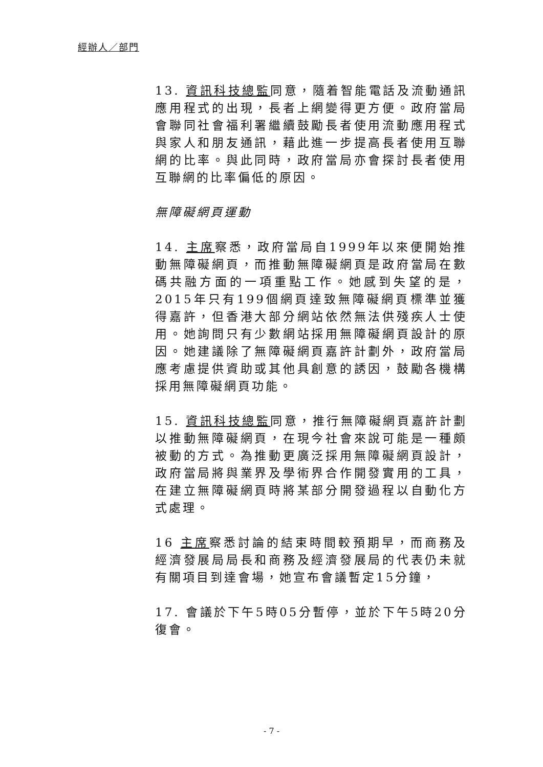經辦人／部門
13. 資訊科技總監同意，隨着智能電話及流動通訊應用程式的出現，長者上網變得更方便。政府當局會聯同社會福利署繼續鼓勵長者使用流動應用程式與家人和朋友通訊，藉此進一步提高長者使用互聯網的比率。與此同時，政府當局亦會探討長者使用互聯網的比率偏低的原因。
無障礙網頁運動
14. 主席察悉，政府當局自1999年以來便開始推動無障礙網頁，而推動無障礙網頁是政府當局在數碼共融方面的一項重點工作。她感到失望的是，2015年只有199個網頁達致無障礙網頁標準並獲得嘉許，但香港大部分網站依然無法供殘疾人士使用。她詢問只有少數網站採用無障礙網頁設計的原因。她建議除了無障礙網頁嘉許計劃外，政府當局應考慮提供資助或其他具創意的誘因，鼓勵各機構採用無障礙網頁功能。
15. 資訊科技總監同意，推行無障礙網頁嘉許計劃以推動無障礙網頁，在現今社會來說可能是一種頗被動的方式。為推動更廣泛採用無障礙網頁設計，政府當局將與業界及學術界合作開發實用的工具，在建立無障礙網頁時將某部分開發過程以自動化方式處理。
16 主席察悉討論的結束時間較預期早，而商務及經濟發展局局長和商務及經濟發展局的代表仍未就有關項目到達會場，她宣布會議暫定15分鐘，
17. 會議於下午5時05分暫停，並於下午5時20分復會。
- 7 -